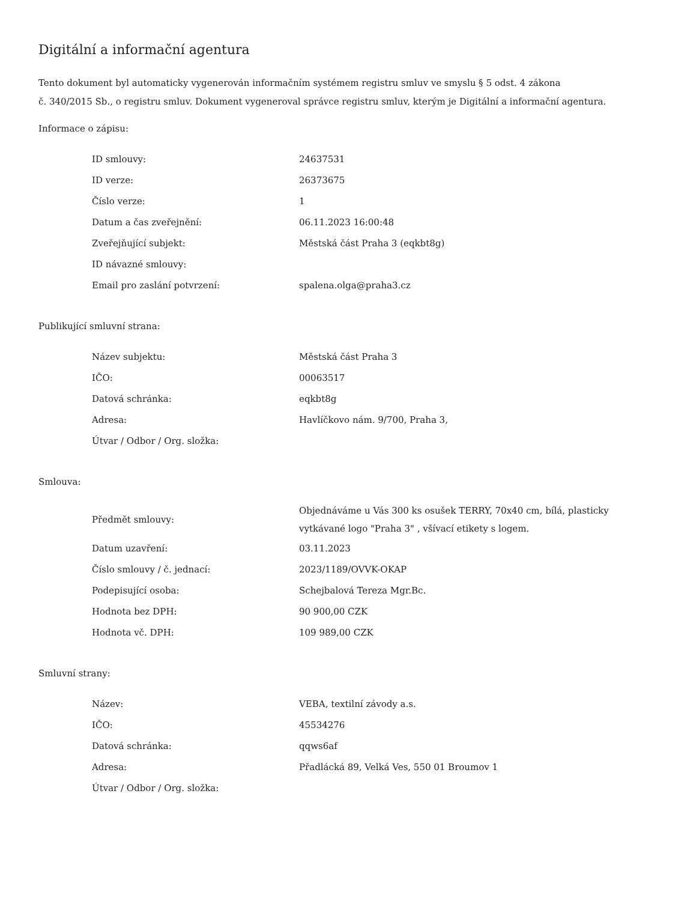Digitální a informační agentura
Tento dokument byl automaticky vygenerován informačním systémem registru smluv ve smyslu § 5 odst. 4 zákona
č. 340/2015 Sb., o registru smluv. Dokument vygeneroval správce registru smluv, kterým je Digitální a informační agentura.
Informace o zápisu:
| ID smlouvy: | 24637531 |
| ID verze: | 26373675 |
| Číslo verze: | 1 |
| Datum a čas zveřejnění: | 06.11.2023 16:00:48 |
| Zveřejňující subjekt: | Městská část Praha 3 (eqkbt8g) |
| ID návazné smlouvy: | |
| Email pro zaslání potvrzení: | spalena.olga@praha3.cz |
Publikující smluvní strana:
| Název subjektu: | Městská část Praha 3 |
| IČO: | 00063517 |
| Datová schránka: | eqkbt8g |
| Adresa: | Havlíčkovo nám. 9/700, Praha 3, |
| Útvar / Odbor / Org. složka: | |
Smlouva:
| Předmět smlouvy: | Objednáváme u Vás 300 ks osušek TERRY, 70x40 cm, bílá, plasticky vytkávané logo "Praha 3" , všívací etikety s logem. |
| Datum uzavření: | 03.11.2023 |
| Číslo smlouvy / č. jednací: | 2023/1189/OVVK-OKAP |
| Podepisující osoba: | Schejbalová Tereza Mgr.Bc. |
| Hodnota bez DPH: | 90 900,00 CZK |
| Hodnota vč. DPH: | 109 989,00 CZK |
Smluvní strany:
| Název: | VEBA, textilní závody a.s. |
| IČO: | 45534276 |
| Datová schránka: | qqws6af |
| Adresa: | Přadlácká 89, Velká Ves, 550 01 Broumov 1 |
| Útvar / Odbor / Org. složka: | |